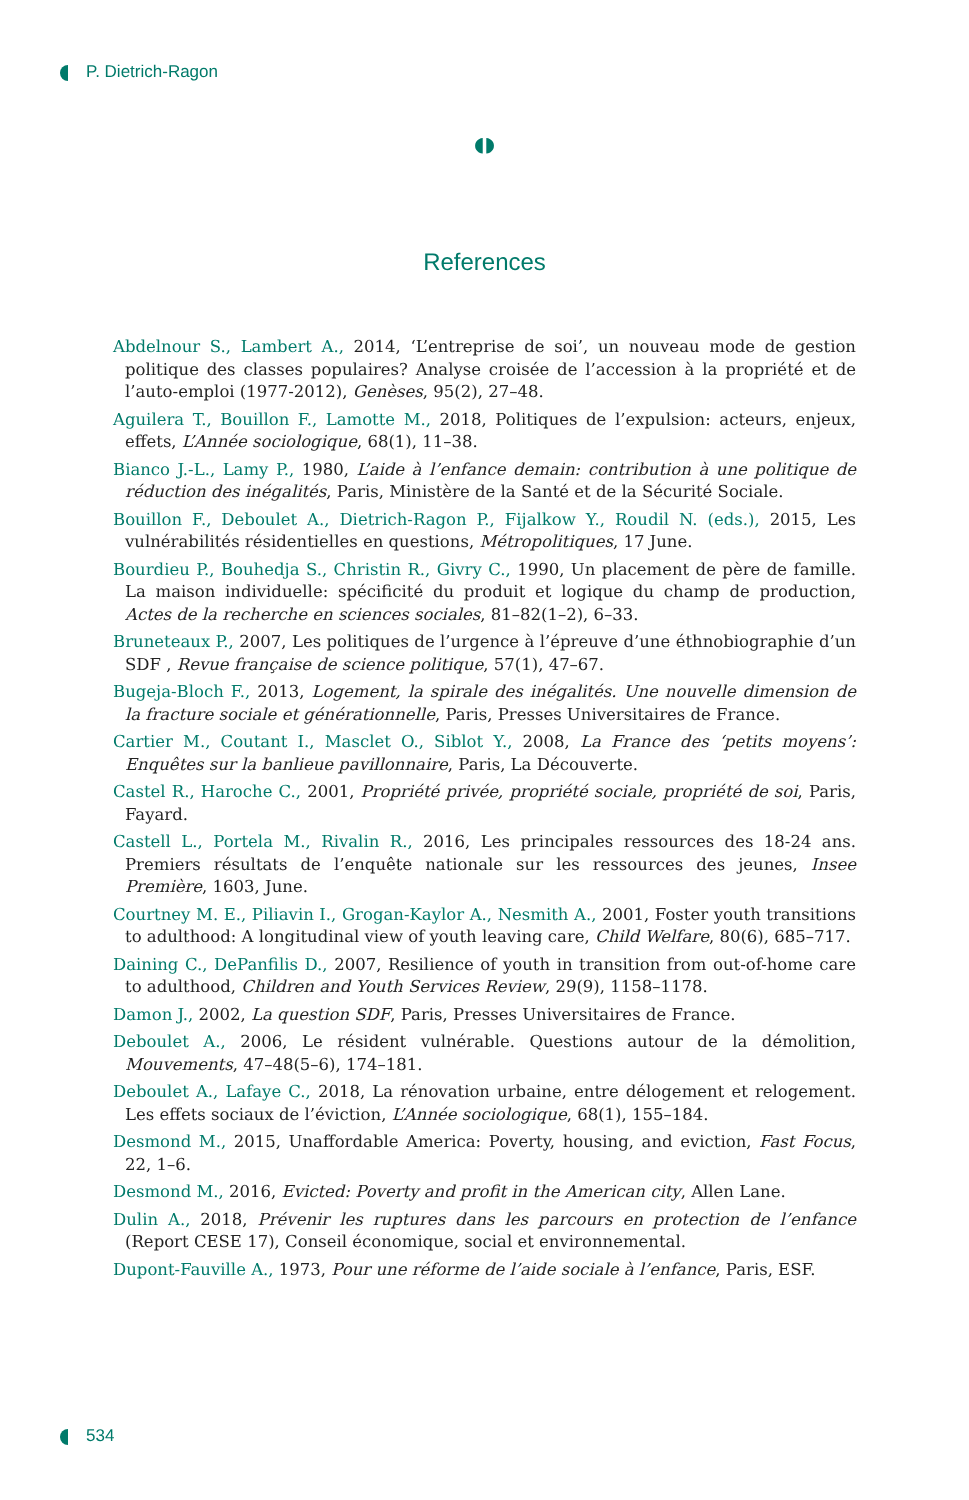P. Dietrich-Ragon
◖◗
References
Abdelnour S., Lambert A., 2014, ‘L’entreprise de soi’, un nouveau mode de gestion politique des classes populaires? Analyse croisée de l’accession à la propriété et de l’auto-emploi (1977-2012), Genèses, 95(2), 27–48.
Aguilera T., Bouillon F., Lamotte M., 2018, Politiques de l’expulsion: acteurs, enjeux, effets, L’Année sociologique, 68(1), 11–38.
Bianco J.-L., Lamy P., 1980, L’aide à l’enfance demain: contribution à une politique de réduction des inégalités, Paris, Ministère de la Santé et de la Sécurité Sociale.
Bouillon F., Deboulet A., Dietrich-Ragon P., Fijalkow Y., Roudil N. (eds.), 2015, Les vulnérabilités résidentielles en questions, Métropolitiques, 17 June.
Bourdieu P., Bouhedja S., Christin R., Givry C., 1990, Un placement de père de famille. La maison individuelle: spécificité du produit et logique du champ de production, Actes de la recherche en sciences sociales, 81–82(1–2), 6–33.
Bruneteaux P., 2007, Les politiques de l’urgence à l’épreuve d’une éthnobiographie d’un SDF , Revue française de science politique, 57(1), 47–67.
Bugeja-Bloch F., 2013, Logement, la spirale des inégalités. Une nouvelle dimension de la fracture sociale et générationnelle, Paris, Presses Universitaires de France.
Cartier M., Coutant I., Masclet O., Siblot Y., 2008, La France des ‘petits moyens’: Enquêtes sur la banlieue pavillonnaire, Paris, La Découverte.
Castel R., Haroche C., 2001, Propriété privée, propriété sociale, propriété de soi, Paris, Fayard.
Castell L., Portela M., Rivalin R., 2016, Les principales ressources des 18-24 ans. Premiers résultats de l’enquête nationale sur les ressources des jeunes, Insee Première, 1603, June.
Courtney M. E., Piliavin I., Grogan-Kaylor A., Nesmith A., 2001, Foster youth transitions to adulthood: A longitudinal view of youth leaving care, Child Welfare, 80(6), 685–717.
Daining C., DePanfilis D., 2007, Resilience of youth in transition from out-of-home care to adulthood, Children and Youth Services Review, 29(9), 1158–1178.
Damon J., 2002, La question SDF, Paris, Presses Universitaires de France.
Deboulet A., 2006, Le résident vulnérable. Questions autour de la démolition, Mouvements, 47–48(5–6), 174–181.
Deboulet A., Lafaye C., 2018, La rénovation urbaine, entre délogement et relogement. Les effets sociaux de l’éviction, L’Année sociologique, 68(1), 155–184.
Desmond M., 2015, Unaffordable America: Poverty, housing, and eviction, Fast Focus, 22, 1–6.
Desmond M., 2016, Evicted: Poverty and profit in the American city, Allen Lane.
Dulin A., 2018, Prévenir les ruptures dans les parcours en protection de l’enfance (Report CESE 17), Conseil économique, social et environnemental.
Dupont-Fauville A., 1973, Pour une réforme de l’aide sociale à l’enfance, Paris, ESF.
534